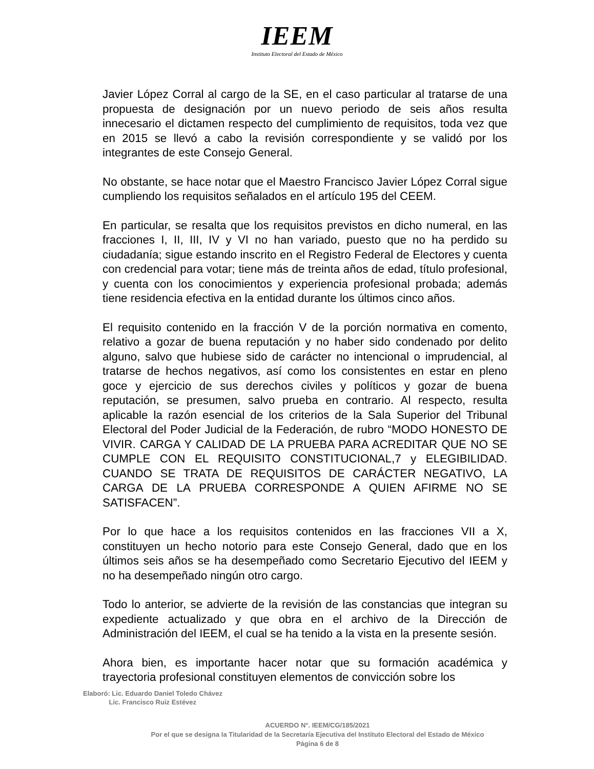IEEM
Instituto Electoral del Estado de México
Javier López Corral al cargo de la SE, en el caso particular al tratarse de una propuesta de designación por un nuevo periodo de seis años resulta innecesario el dictamen respecto del cumplimiento de requisitos, toda vez que en 2015 se llevó a cabo la revisión correspondiente y se validó por los integrantes de este Consejo General.
No obstante, se hace notar que el Maestro Francisco Javier López Corral sigue cumpliendo los requisitos señalados en el artículo 195 del CEEM.
En particular, se resalta que los requisitos previstos en dicho numeral, en las fracciones I, II, III, IV y VI no han variado, puesto que no ha perdido su ciudadanía; sigue estando inscrito en el Registro Federal de Electores y cuenta con credencial para votar; tiene más de treinta años de edad, título profesional, y cuenta con los conocimientos y experiencia profesional probada; además tiene residencia efectiva en la entidad durante los últimos cinco años.
El requisito contenido en la fracción V de la porción normativa en comento, relativo a gozar de buena reputación y no haber sido condenado por delito alguno, salvo que hubiese sido de carácter no intencional o imprudencial, al tratarse de hechos negativos, así como los consistentes en estar en pleno goce y ejercicio de sus derechos civiles y políticos y gozar de buena reputación, se presumen, salvo prueba en contrario. Al respecto, resulta aplicable la razón esencial de los criterios de la Sala Superior del Tribunal Electoral del Poder Judicial de la Federación, de rubro “MODO HONESTO DE VIVIR. CARGA Y CALIDAD DE LA PRUEBA PARA ACREDITAR QUE NO SE CUMPLE CON EL REQUISITO CONSTITUCIONAL,7 y ELEGIBILIDAD. CUANDO SE TRATA DE REQUISITOS DE CARÁCTER NEGATIVO, LA CARGA DE LA PRUEBA CORRESPONDE A QUIEN AFIRME NO SE SATISFACEN”.
Por lo que hace a los requisitos contenidos en las fracciones VII a X, constituyen un hecho notorio para este Consejo General, dado que en los últimos seis años se ha desempeñado como Secretario Ejecutivo del IEEM y no ha desempeñado ningún otro cargo.
Todo lo anterior, se advierte de la revisión de las constancias que integran su expediente actualizado y que obra en el archivo de la Dirección de Administración del IEEM, el cual se ha tenido a la vista en la presente sesión.
Ahora bien, es importante hacer notar que su formación académica y trayectoria profesional constituyen elementos de convicción sobre los
Elaboró: Lic. Eduardo Daniel Toledo Chávez
Lic. Francisco Ruiz Estévez
ACUERDO N°. IEEM/CG/185/2021
Por el que se designa la Titularidad de la Secretaría Ejecutiva del Instituto Electoral del Estado de México
Página 6 de 8